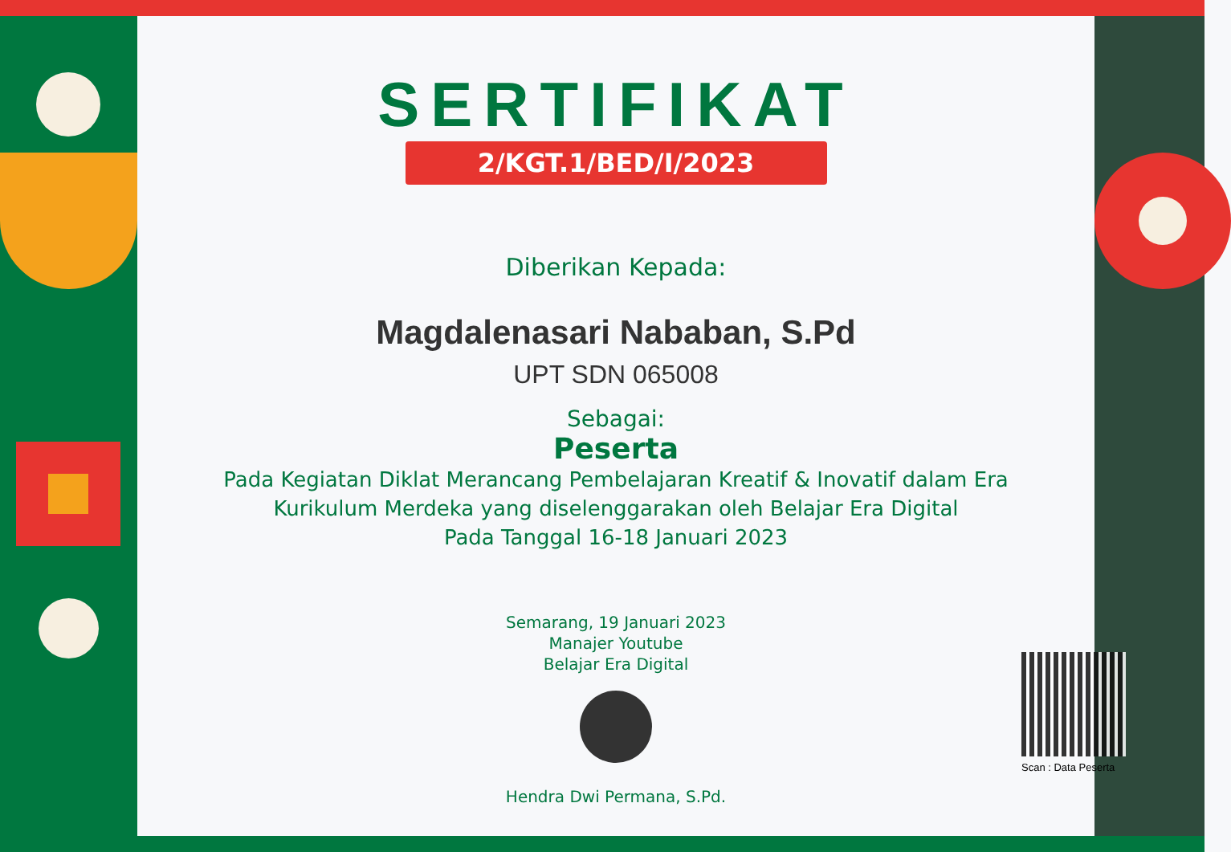SERTIFIKAT
2/KGT.1/BED/I/2023
Diberikan Kepada:
Magdalenasari Nababan, S.Pd
UPT SDN 065008
Sebagai:
Peserta
Pada Kegiatan Diklat Merancang Pembelajaran Kreatif & Inovatif dalam Era
Kurikulum Merdeka yang diselenggarakan oleh Belajar Era Digital
Pada Tanggal 16-18 Januari 2023
Semarang, 19 Januari 2023
Manajer Youtube
Belajar Era Digital
Hendra Dwi Permana, S.Pd.
Scan : Data Peserta